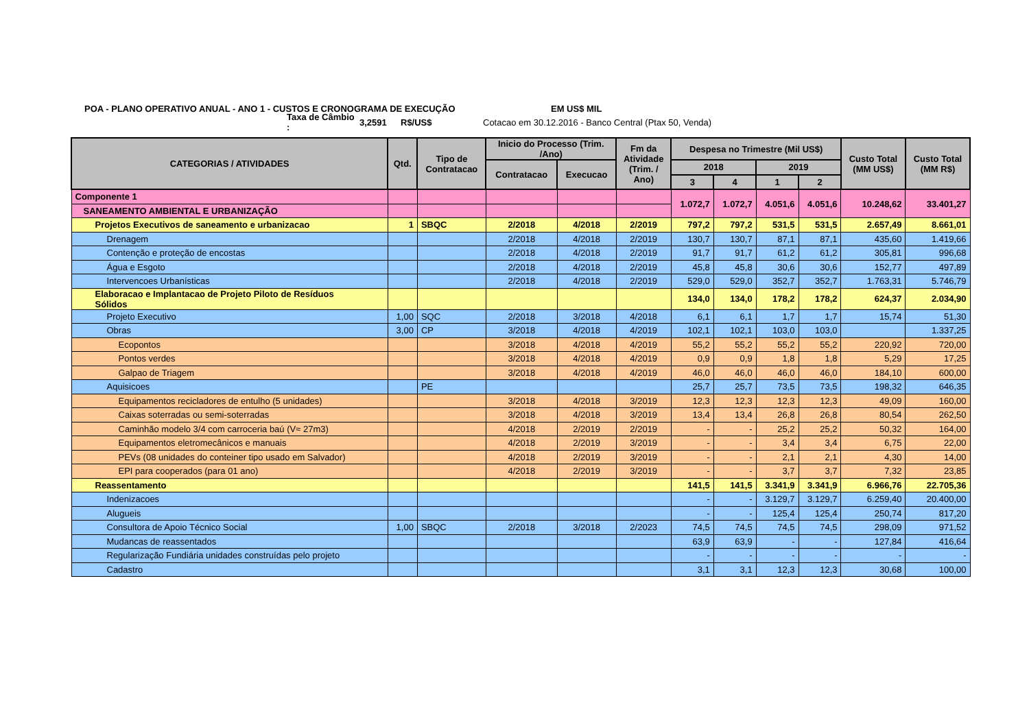POA - PLANO OPERATIVO ANUAL - ANO 1 - CUSTOS E CRONOGRAMA DE EXECUÇÃO EM US$ MIL
Taxa de Câmbio : 3,2591 R$/US$ Cotacao em 30.12.2016 - Banco Central (Ptax 50, Venda)
| CATEGORIAS / ATIVIDADES | Qtd. | Tipo de Contratacao | Inicio do Processo (Trim. /Ano) | | Fm da Atividade (Trim. / Ano) | Despesa no Trimestre (Mil US$) | | | | Custo Total (MM US$) | Custo Total (MM R$) |
| --- | --- | --- | --- | --- | --- | --- | --- | --- | --- | --- | --- |
| | | | Contratacao | Execucao | | 2018 | | 2019 | | | |
| | | | | | | 3 | 4 | 1 | 2 | | |
| Componente 1 | | | | | | 1.072,7 | 1.072,7 | 4.051,6 | 4.051,6 | 10.248,62 | 33.401,27 |
| SANEAMENTO AMBIENTAL E URBANIZAÇÃO | | | | | | | | | | | |
| Projetos Executivos de saneamento e urbanizacao | 1 | SBQC | 2/2018 | 4/2018 | 2/2019 | 797,2 | 797,2 | 531,5 | 531,5 | 2.657,49 | 8.661,01 |
| Drenagem | | | 2/2018 | 4/2018 | 2/2019 | 130,7 | 130,7 | 87,1 | 87,1 | 435,60 | 1.419,66 |
| Contenção e proteção de encostas | | | 2/2018 | 4/2018 | 2/2019 | 91,7 | 91,7 | 61,2 | 61,2 | 305,81 | 996,68 |
| Água e Esgoto | | | 2/2018 | 4/2018 | 2/2019 | 45,8 | 45,8 | 30,6 | 30,6 | 152,77 | 497,89 |
| Intervencoes Urbanísticas | | | 2/2018 | 4/2018 | 2/2019 | 529,0 | 529,0 | 352,7 | 352,7 | 1.763,31 | 5.746,79 |
| Elaboracao e Implantacao de Projeto Piloto de Resíduos Sólidos | | | | | | 134,0 | 134,0 | 178,2 | 178,2 | 624,37 | 2.034,90 |
| Projeto Executivo | 1,00 | SQC | 2/2018 | 3/2018 | 4/2018 | 6,1 | 6,1 | 1,7 | 1,7 | 15,74 | 51,30 |
| Obras | 3,00 | CP | 3/2018 | 4/2018 | 4/2019 | 102,1 | 102,1 | 103,0 | 103,0 | | 1.337,25 |
| Ecopontos | | | 3/2018 | 4/2018 | 4/2019 | 55,2 | 55,2 | 55,2 | 55,2 | 220,92 | 720,00 |
| Pontos verdes | | | 3/2018 | 4/2018 | 4/2019 | 0,9 | 0,9 | 1,8 | 1,8 | 5,29 | 17,25 |
| Galpao de Triagem | | | 3/2018 | 4/2018 | 4/2019 | 46,0 | 46,0 | 46,0 | 46,0 | 184,10 | 600,00 |
| Aquisicoes | | PE | | | | 25,7 | 25,7 | 73,5 | 73,5 | 198,32 | 646,35 |
| Equipamentos recicladores de entulho (5 unidades) | | | 3/2018 | 4/2018 | 3/2019 | 12,3 | 12,3 | 12,3 | 12,3 | 49,09 | 160,00 |
| Caixas soterradas ou semi-soterradas | | | 3/2018 | 4/2018 | 3/2019 | 13,4 | 13,4 | 26,8 | 26,8 | 80,54 | 262,50 |
| Caminhão modelo 3/4 com carroceria baú (V≈ 27m3) | | | 4/2018 | 2/2019 | 2/2019 | - | - | 25,2 | 25,2 | 50,32 | 164,00 |
| Equipamentos eletromecânicos e manuais | | | 4/2018 | 2/2019 | 3/2019 | - | - | 3,4 | 3,4 | 6,75 | 22,00 |
| PEVs (08 unidades do conteiner tipo usado em Salvador) | | | 4/2018 | 2/2019 | 3/2019 | - | - | 2,1 | 2,1 | 4,30 | 14,00 |
| EPI para cooperados (para 01 ano) | | | 4/2018 | 2/2019 | 3/2019 | - | - | 3,7 | 3,7 | 7,32 | 23,85 |
| Reassentamento | | | | | | 141,5 | 141,5 | 3.341,9 | 3.341,9 | 6.966,76 | 22.705,36 |
| Indenizacoes | | | | | | - | - | 3.129,7 | 3.129,7 | 6.259,40 | 20.400,00 |
| Alugueis | | | | | | - | - | 125,4 | 125,4 | 250,74 | 817,20 |
| Consultora de Apoio Técnico Social | 1,00 | SBQC | 2/2018 | 3/2018 | 2/2023 | 74,5 | 74,5 | 74,5 | 74,5 | 298,09 | 971,52 |
| Mudancas de reassentados | | | | | | 63,9 | 63,9 | - | - | 127,84 | 416,64 |
| Regularização Fundiária unidades construídas pelo projeto | | | | | | - | - | - | - | - | - |
| Cadastro | | | | | | 3,1 | 3,1 | 12,3 | 12,3 | 30,68 | 100,00 |